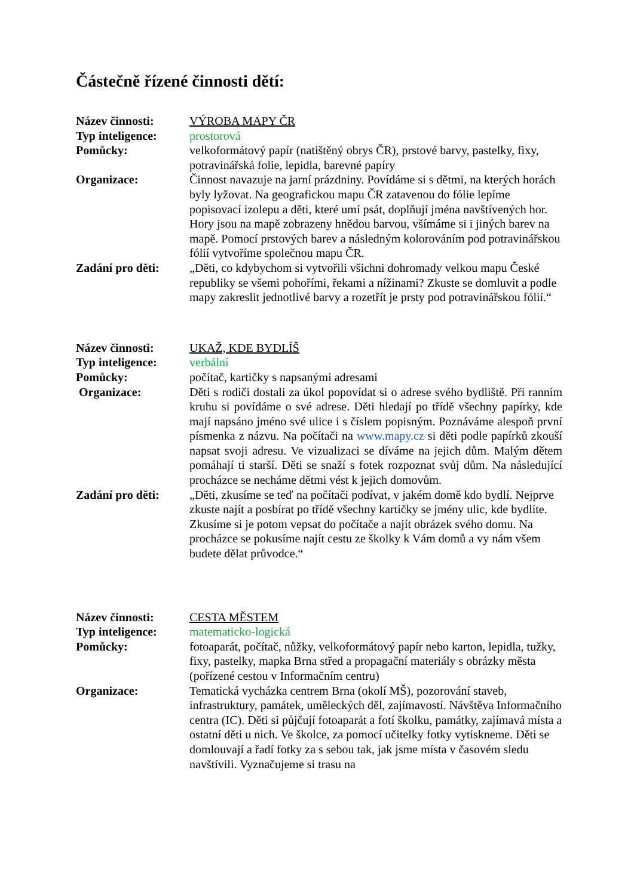Částečně řízené činnosti dětí:
Název činnosti: VÝROBA MAPY ČR
Typ inteligence:
prostorová
Pomůcky: velkoformátový papír (natištěný obrys ČR), prstové barvy, pastelky, fixy, potravinářská folie, lepidla, barevné papíry
Organizace: Činnost navazuje na jarní prázdniny. Povídáme si s dětmi, na kterých horách byly lyžovat. Na geografickou mapu ČR zatavenou do fólie lepíme popisovací izolepu a děti, které umí psát, doplňují jména navštívených hor.
Hory jsou na mapě zobrazeny hnědou barvou, všímáme si i jiných barev na mapě. Pomocí prstových barev a následným kolorováním pod potravinářskou fólií vytvoříme společnou mapu ČR.
Zadání pro děti:
„Děti, co kdybychom si vytvořili všichni dohromady velkou mapu České republiky se všemi pohořími, řekami a nížinami? Zkuste se domluvit a podle mapy zakreslit jednotlivé barvy a rozetřít je prsty pod potravinářskou fólií.“
Název činnosti: UKAŽ, KDE BYDLÍŠ
Typ inteligence:
verbální
Pomůcky: počítač, kartičky s napsanými adresami
Organizace: Děti s rodiči dostali za úkol popovídat si o adrese svého bydliště. Při ranním kruhu si povídáme o své adrese. Děti hledají po třídě všechny papírky, kde mají napsáno jméno své ulice i s číslem popisným. Poznáváme alespoň první písmenka z názvu. Na počítači na www.mapy.cz si děti podle papírků zkouší napsat svoji adresu. Ve vizualizaci se díváme na jejich dům. Malým dětem pomáhají ti starší. Děti se snaží s fotek rozpoznat svůj dům. Na následující procházce se necháme dětmi vést k jejich domovům.
Zadání pro děti:
„Děti, zkusíme se teď na počítači podívat, v jakém domě kdo bydlí. Nejprve zkuste najít a posbírat po třídě všechny kartičky se jmény ulic, kde bydlíte. Zkusíme si je potom vepsat do počítače a najít obrázek svého domu. Na procházce se pokusíme najít cestu ze školky k Vám domů a vy nám všem budete dělat průvodce.“
Název činnosti: CESTA MĚSTEM
Typ inteligence:
matematicko-logická
Pomůcky: fotoaparát, počítač, nůžky, velkoformátový papír nebo karton, lepidla, tužky, fixy, pastelky, mapka Brna střed a propagační materiály s obrázky města (pořízené cestou v Informačním centru)
Organizace: Tematická vycházka centrem Brna (okolí MŠ), pozorování staveb, infrastruktury, památek, uměleckých děl, zajímavostí. Návštěva Informačního centra (IC). Děti si půjčují fotoaparát a fotí školku, památky, zajímavá místa a ostatní děti u nich. Ve školce, za pomocí učitelky fotky vytiskneme. Děti se domlouvají a řadí fotky za s sebou tak, jak jsme místa v časovém sledu navštívili. Vyznačujeme si trasu na